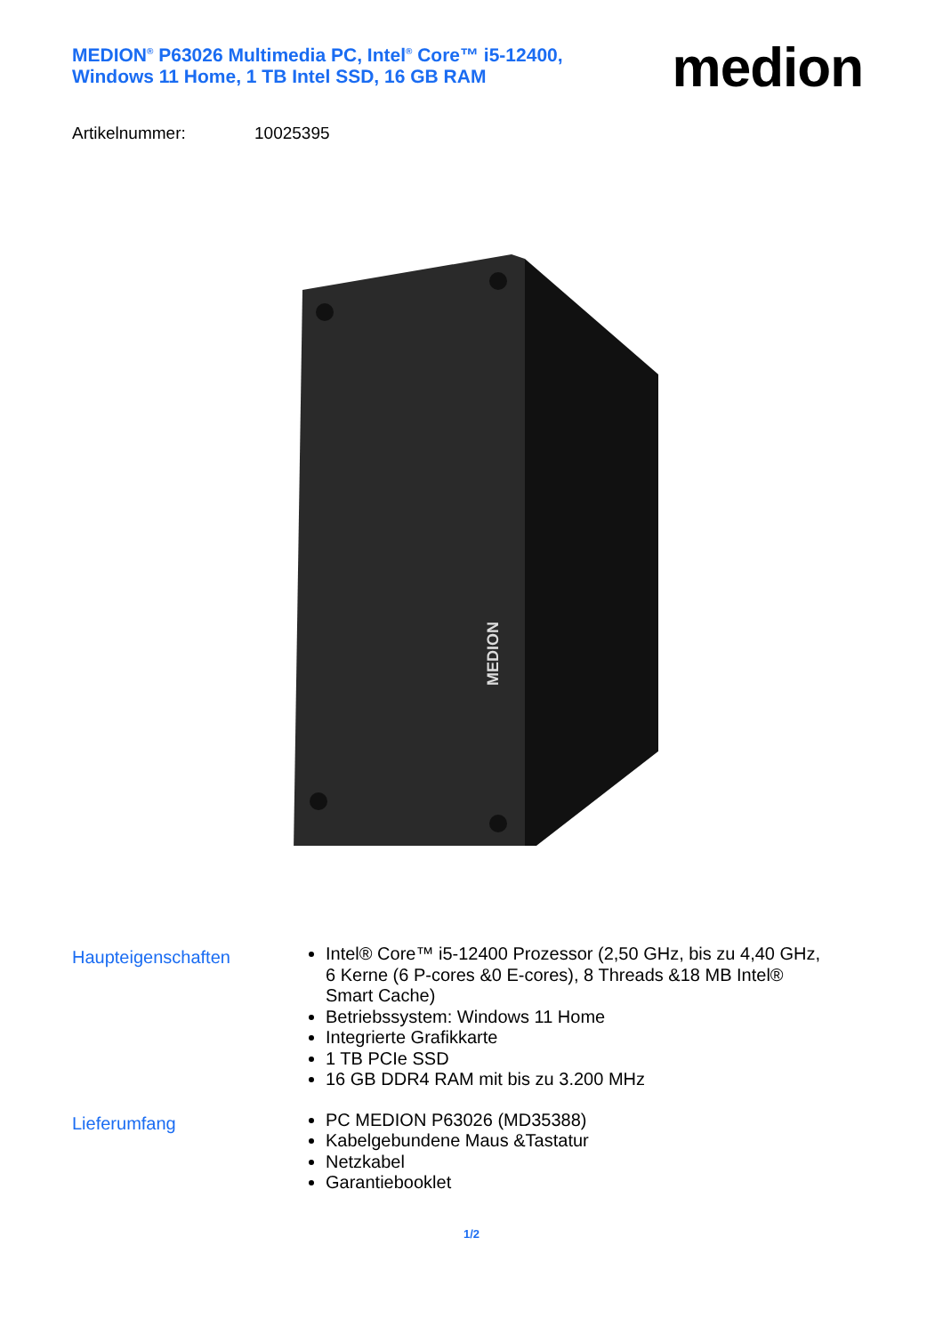MEDION<sup>®</sup> P63026 Multimedia PC, Intel<sup>®</sup> Core™ i5-12400, Windows 11 Home, 1 TB Intel SSD, 16 GB RAM
medion
Artikelnummer: 10025395
MEDION
Haupteigenschaften
Intel® Core™ i5-12400 Prozessor (2,50 GHz, bis zu 4,40 GHz, 6 Kerne (6 P-cores &0 E-cores), 8 Threads &18 MB Intel® Smart Cache)
Betriebssystem: Windows 11 Home
Integrierte Grafikkarte
1 TB PCIe SSD
16 GB DDR4 RAM mit bis zu 3.200 MHz
Lieferumfang
PC MEDION P63026 (MD35388)
Kabelgebundene Maus &Tastatur
Netzkabel
Garantiebooklet
1/2